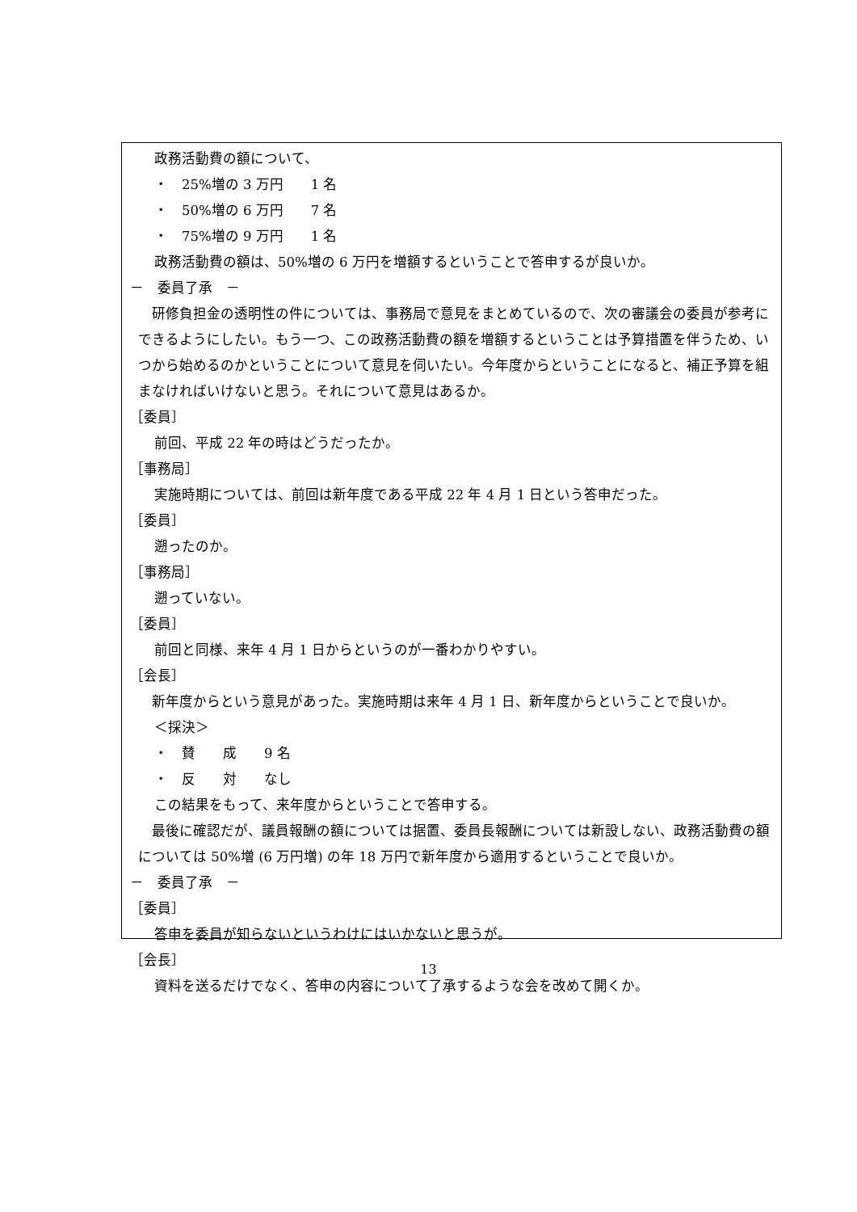政務活動費の額について、
・　25%増の 3 万円　　1 名
・　50%増の 6 万円　　7 名
・　75%増の 9 万円　　1 名
政務活動費の額は、50%増の 6 万円を増額するということで答申するが良いか。
－　委員了承　－
　研修負担金の透明性の件については、事務局で意見をまとめているので、次の審議会の委員が参考にできるようにしたい。もう一つ、この政務活動費の額を増額するということは予算措置を伴うため、いつから始めるのかということについて意見を伺いたい。今年度からということになると、補正予算を組まなければいけないと思う。それについて意見はあるか。
［委員］
前回、平成 22 年の時はどうだったか。
［事務局］
実施時期については、前回は新年度である平成 22 年 4 月 1 日という答申だった。
［委員］
遡ったのか。
［事務局］
遡っていない。
［委員］
前回と同様、来年 4 月 1 日からというのが一番わかりやすい。
［会長］
　新年度からという意見があった。実施時期は来年 4 月 1 日、新年度からということで良いか。
＜採決＞
・　賛　　成　　9 名
・　反　　対　　なし
この結果をもって、来年度からということで答申する。
　最後に確認だが、議員報酬の額については据置、委員長報酬については新設しない、政務活動費の額については 50%増 (6 万円増) の年 18 万円で新年度から適用するということで良いか。
－　委員了承　－
［委員］
答申を委員が知らないというわけにはいかないと思うが。
［会長］
資料を送るだけでなく、答申の内容について了承するような会を改めて開くか。
13